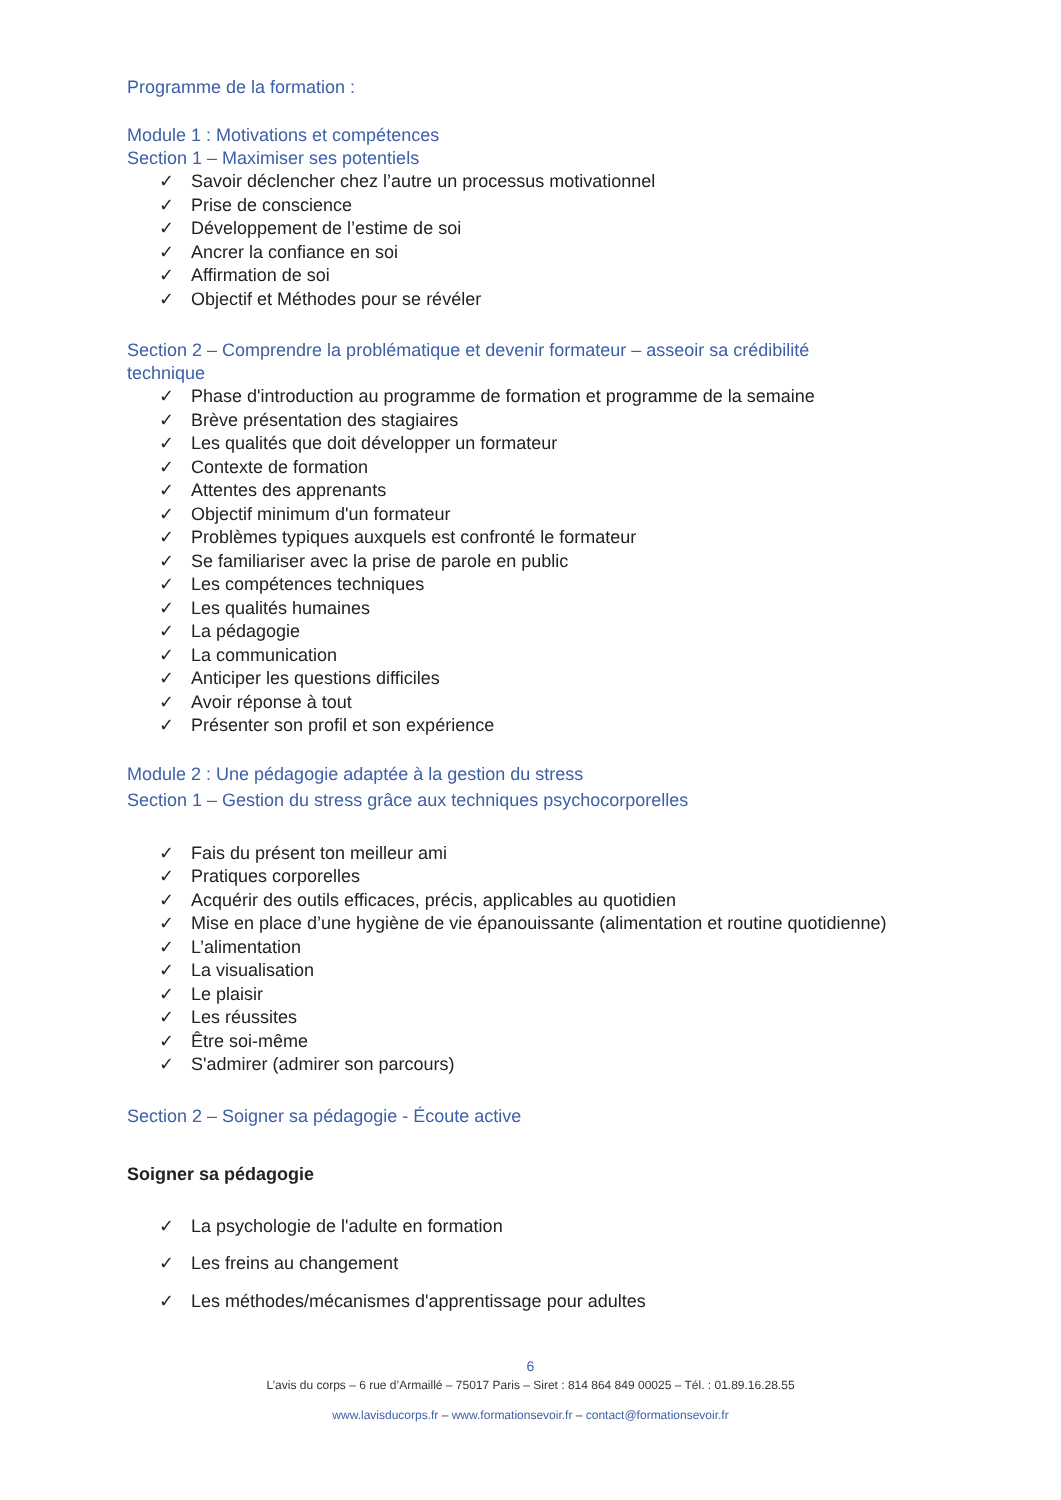Programme de la formation :
Module 1 : Motivations et compétences
Section 1 – Maximiser ses potentiels
✓ Savoir déclencher chez l’autre un processus motivationnel
✓ Prise de conscience
✓ Développement de l’estime de soi
✓ Ancrer la confiance en soi
✓ Affirmation de soi
✓ Objectif et Méthodes pour se révéler
Section 2 – Comprendre la problématique et devenir formateur – asseoir sa crédibilité technique
✓ Phase d'introduction au programme de formation et programme de la semaine
✓ Brève présentation des stagiaires
✓ Les qualités que doit développer un formateur
✓ Contexte de formation
✓ Attentes des apprenants
✓ Objectif minimum d'un formateur
✓ Problèmes typiques auxquels est confronté le formateur
✓ Se familiariser avec la prise de parole en public
✓ Les compétences techniques
✓ Les qualités humaines
✓ La pédagogie
✓ La communication
✓ Anticiper les questions difficiles
✓ Avoir réponse à tout
✓ Présenter son profil et son expérience
Module 2 : Une pédagogie adaptée à la gestion du stress
Section 1 – Gestion du stress grâce aux techniques psychocorporelles
✓ Fais du présent ton meilleur ami
✓ Pratiques corporelles
✓ Acquérir des outils efficaces, précis, applicables au quotidien
✓ Mise en place d’une hygiène de vie épanouissante (alimentation et routine quotidienne)
✓ L’alimentation
✓ La visualisation
✓ Le plaisir
✓ Les réussites
✓ Être soi-même
✓ S'admirer (admirer son parcours)
Section 2 – Soigner sa pédagogie - Écoute active
Soigner sa pédagogie
✓ La psychologie de l'adulte en formation
✓ Les freins au changement
✓ Les méthodes/mécanismes d'apprentissage pour adultes
6
L’avis du corps – 6 rue d’Armaillé – 75017 Paris – Siret : 814 864 849 00025 – Tél. : 01.89.16.28.55
www.lavisducorps.fr – www.formationsevoir.fr – contact@formationsevoir.fr